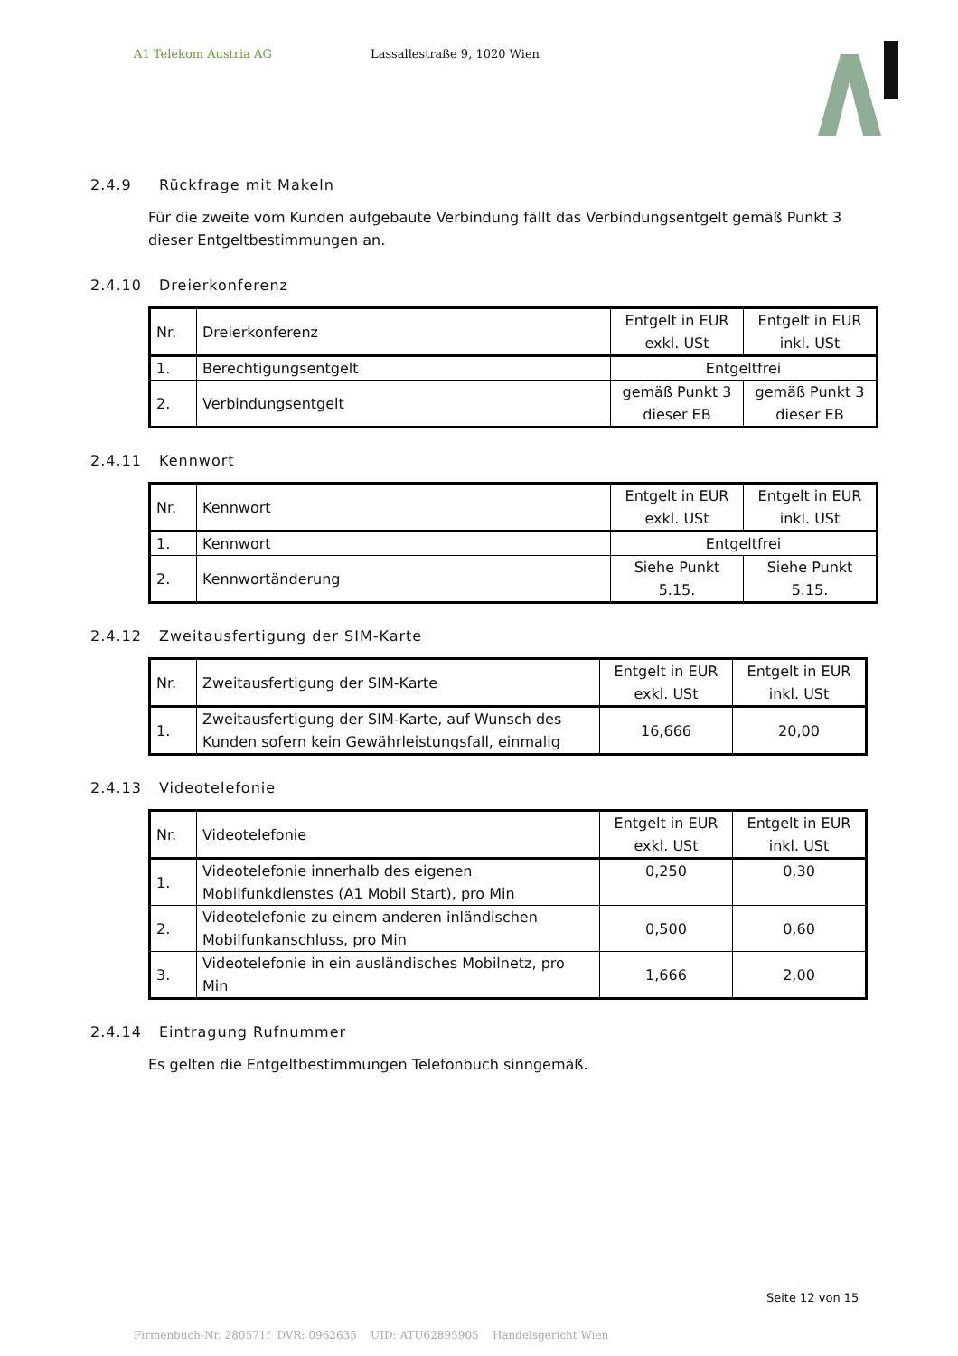A1 Telekom Austria AG Lassallestraße 9, 1020 Wien
2.4.9 Rückfrage mit Makeln
Für die zweite vom Kunden aufgebaute Verbindung fällt das Verbindungsentgelt gemäß Punkt 3 dieser Entgeltbestimmungen an.
2.4.10 Dreierkonferenz
| Nr. | Dreierkonferenz | Entgelt in EUR exkl. USt | Entgelt in EUR inkl. USt |
| 1. | Berechtigungsentgelt | Entgeltfrei | |
| 2. | Verbindungsentgelt | gemäß Punkt 3 dieser EB | gemäß Punkt 3 dieser EB |
2.4.11 Kennwort
| Nr. | Kennwort | Entgelt in EUR exkl. USt | Entgelt in EUR inkl. USt |
| 1. | Kennwort | Entgeltfrei | |
| 2. | Kennwortänderung | Siehe Punkt 5.15. | Siehe Punkt 5.15. |
2.4.12 Zweitausfertigung der SIM-Karte
| Nr. | Zweitausfertigung der SIM-Karte | Entgelt in EUR exkl. USt | Entgelt in EUR inkl. USt |
| 1. | Zweitausfertigung der SIM-Karte, auf Wunsch des Kunden sofern kein Gewährleistungsfall, einmalig | 16,666 | 20,00 |
2.4.13 Videotelefonie
| Nr. | Videotelefonie | Entgelt in EUR exkl. USt | Entgelt in EUR inkl. USt |
| 1. | Videotelefonie innerhalb des eigenen Mobilfunkdienstes (A1 Mobil Start), pro Min | 0,250 | 0,30 |
| 2. | Videotelefonie zu einem anderen inländischen Mobilfunkanschluss, pro Min | 0,500 | 0,60 |
| 3. | Videotelefonie in ein ausländisches Mobilnetz, pro Min | 1,666 | 2,00 |
2.4.14 Eintragung Rufnummer
Es gelten die Entgeltbestimmungen Telefonbuch sinngemäß.
Seite 12 von 15
Firmenbuch-Nr. 280571f DVR: 0962635 UID: ATU62895905 Handelsgericht Wien